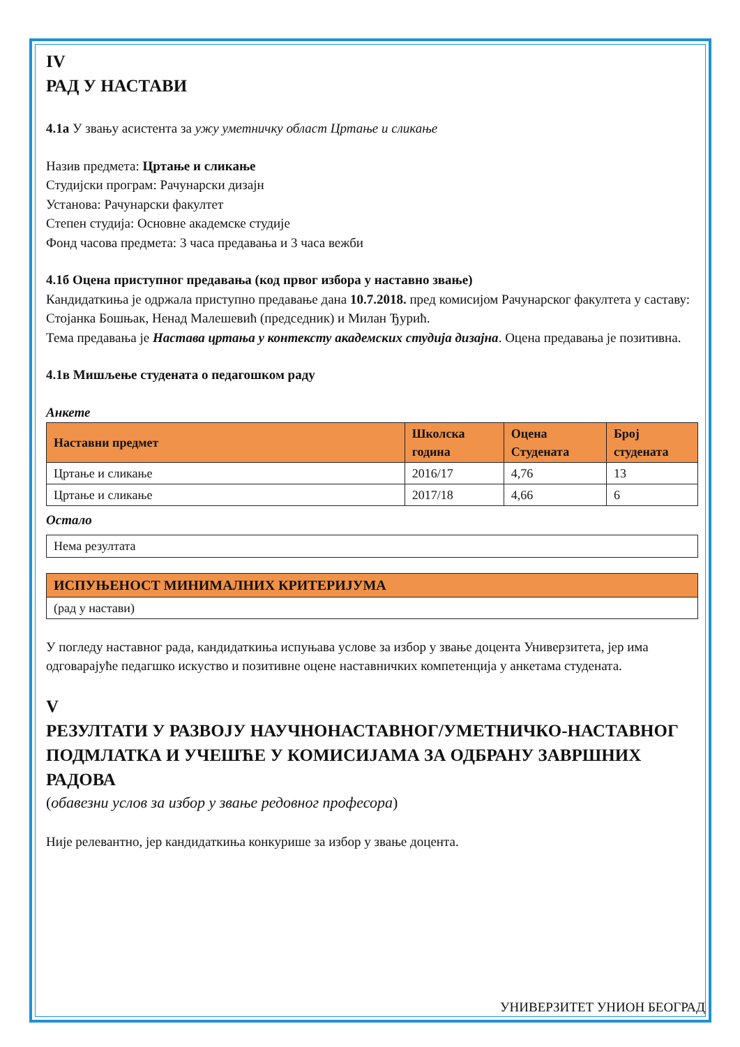IV
РАД У НАСТАВИ
4.1а У звању асистента за ужу уметничку област Цртање и сликање
Назив предмета: Цртање и сликање
Студијски програм: Рачунарски дизајн
Установа: Рачунарски факултет
Степен студија: Основне академске студије
Фонд часова предмета: 3 часа предавања и 3 часа вежби
4.1б Оцена приступног предавања (код првог избора у наставно звање)
Кандидаткиња је одржала приступно предавање дана 10.7.2018. пред комисијом Рачунарског факултета у саставу: Стојанка Бошњак, Ненад Малешевић (председник) и Милан Ђурић.
Тема предавања је Настава цртања у контексту академских студија дизајна. Оцена предавања је позитивна.
4.1в Мишљење студената о педагошком раду
Анкете
| Наставни предмет | Школска година | Оцена Студената | Број студената |
| --- | --- | --- | --- |
| Цртање и сликање | 2016/17 | 4,76 | 13 |
| Цртање и сликање | 2017/18 | 4,66 | 6 |
Остало
| Нема резултата |
| ИСПУЊЕНОСТ МИНИМАЛНИХ КРИТЕРИЈУМА |
| --- |
| (рад у настави) |
У погледу наставног рада, кандидаткиња испуњава услове за избор у звање доцента Универзитета, јер има одговарајуће педагшко искуство и позитивне оцене наставничких компетенција у анкетама студената.
V
РЕЗУЛТАТИ У РАЗВОЈУ НАУЧНОНАСТАВНОГ/УМЕТНИЧКО-НАСТАВНОГ ПОДМЛАТКА И УЧЕШЋЕ У КОМИСИЈАМА ЗА ОДБРАНУ ЗАВРШНИХ РАДОВА
(обавезни услов за избор у звање редовног професора)
Није релевантно, јер кандидаткиња конкурише за избор у звање доцента.
УНИВЕРЗИТЕТ УНИОН БЕОГРАД